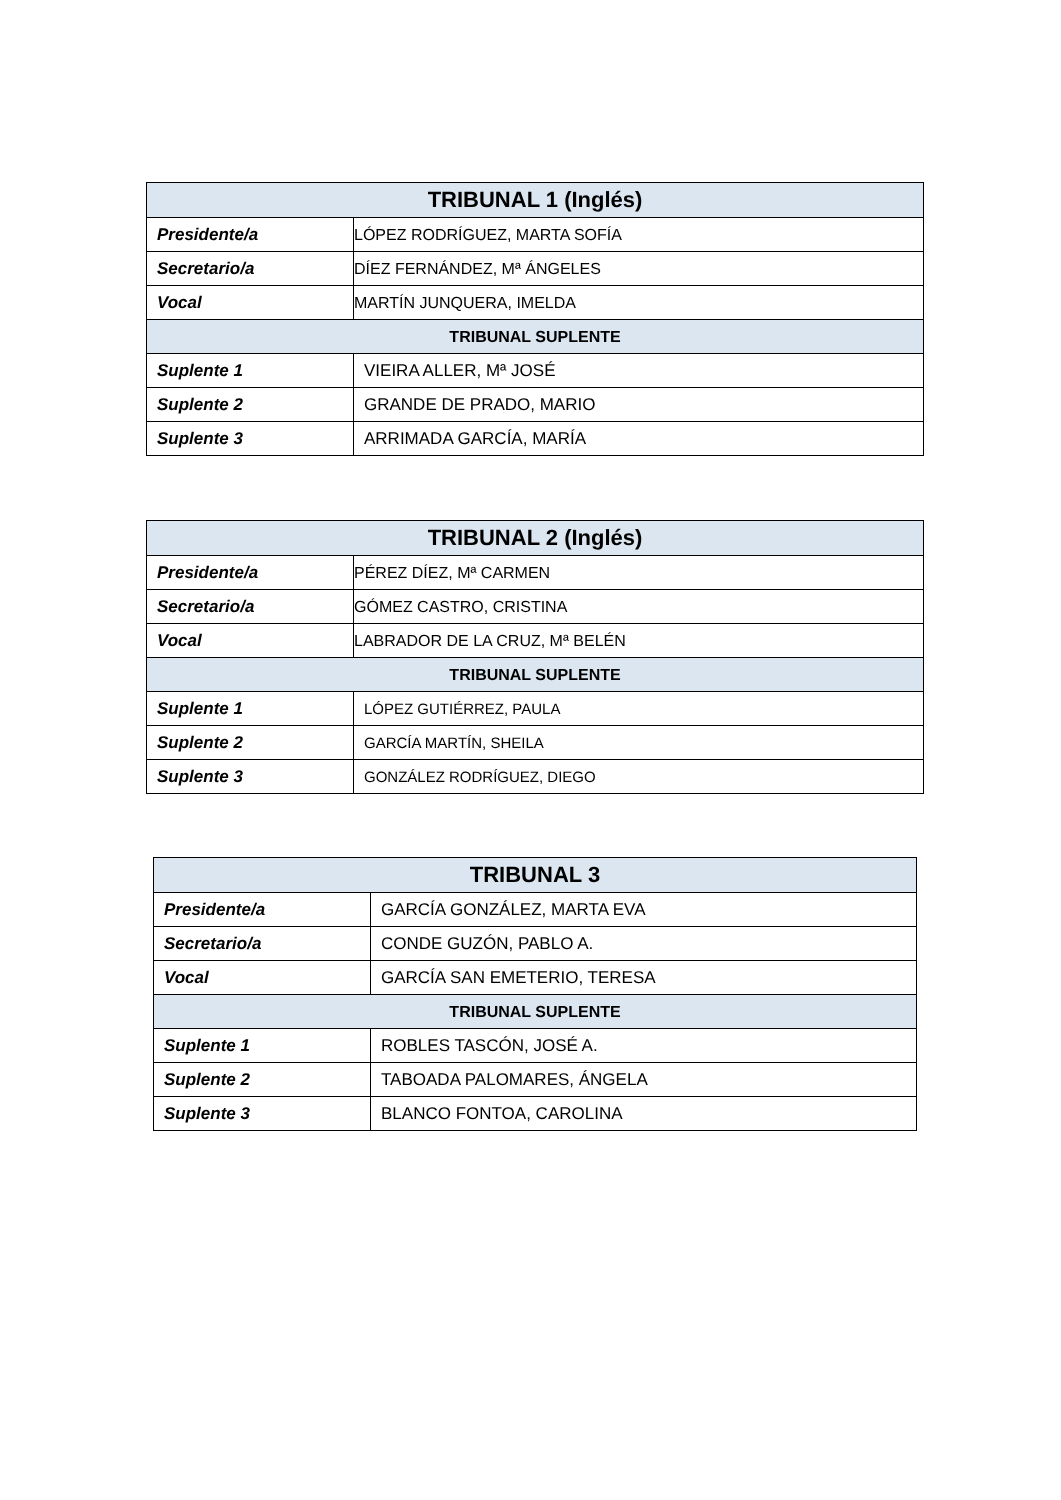| TRIBUNAL 1 (Inglés) | |
| --- | --- |
| Presidente/a | LÓPEZ RODRÍGUEZ, MARTA SOFÍA |
| Secretario/a | DÍEZ FERNÁNDEZ, Mª ÁNGELES |
| Vocal | MARTÍN JUNQUERA, IMELDA |
| TRIBUNAL SUPLENTE | |
| Suplente 1 | VIEIRA ALLER, Mª JOSÉ |
| Suplente 2 | GRANDE DE PRADO, MARIO |
| Suplente 3 | ARRIMADA GARCÍA, MARÍA |
| TRIBUNAL 2 (Inglés) | |
| --- | --- |
| Presidente/a | PÉREZ DÍEZ, Mª CARMEN |
| Secretario/a | GÓMEZ CASTRO, CRISTINA |
| Vocal | LABRADOR DE LA CRUZ, Mª BELÉN |
| TRIBUNAL SUPLENTE | |
| Suplente 1 | LÓPEZ GUTIÉRREZ, PAULA |
| Suplente 2 | GARCÍA MARTÍN, SHEILA |
| Suplente 3 | GONZÁLEZ RODRÍGUEZ, DIEGO |
| TRIBUNAL 3 | |
| --- | --- |
| Presidente/a | GARCÍA GONZÁLEZ, MARTA EVA |
| Secretario/a | CONDE GUZÓN, PABLO A. |
| Vocal | GARCÍA SAN EMETERIO, TERESA |
| TRIBUNAL SUPLENTE | |
| Suplente 1 | ROBLES TASCÓN, JOSÉ A. |
| Suplente 2 | TABOADA PALOMARES, ÁNGELA |
| Suplente 3 | BLANCO FONTOA, CAROLINA |